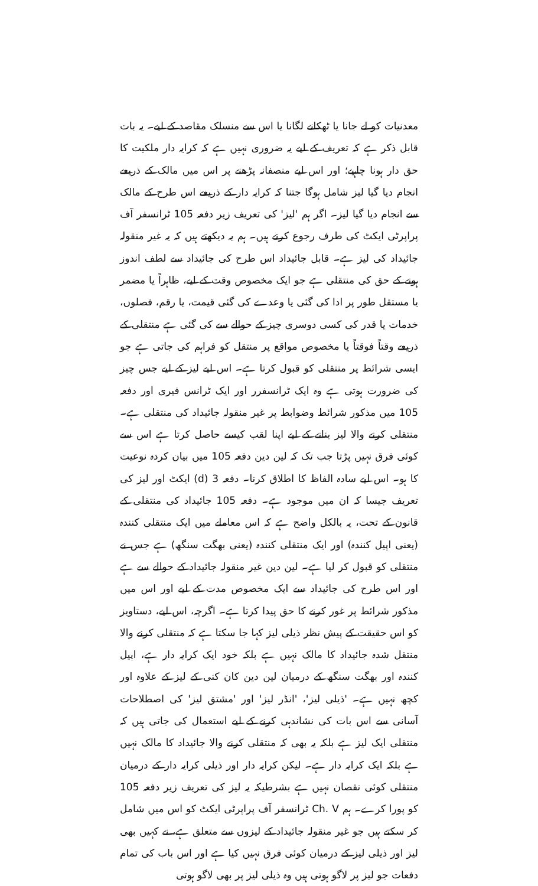معدنیات کو لے جانا یا ٹھکانے لگانا یا اس سے منسلک مقاصد کے لیے۔ یہ بات قابل ذکر ہے کہ تعریف کے لیے یہ ضروری نہیں ہے کہ کرایہ دار ملکیت کا حق دار ہونا چاہیے؛ اور اس لیے منصفانہ پڑھنے پر اس میں مالک کے ذریعے انجام دیا گیا لیز شامل ہوگا جتنا کہ کرایہ دار کے ذریعے اس طرح کے مالک سے انجام دیا گیا لیز۔ اگر ہم 'لیز' کی تعریف زیر دفعہ 105 ٹرانسفر آف پراپرٹی ایکٹ کی طرف رجوع کرتے ہیں۔ ہم یہ دیکھتے ہیں کہ یہ غیر منقولہ جائیداد کی لیز ہے۔ قابل جائیداد اس طرح کی جائیداد سے لطف اندوز ہونے کے حق کی منتقلی ہے جو ایک مخصوص وقت کے لیے، ظاہراً یا مضمر یا مستقل طور پر ادا کی گئی یا وعدے کی گئی قیمت، یا رقم، فصلوں، خدمات یا قدر کی کسی دوسری چیز کے حوالے سے کی گئی ہے منتقلی کے ذریعے وقتاً فوقتاً یا مخصوص مواقع پر منتقل کو فراہم کی جاتی ہے جو ایسی شرائط پر منتقلی کو قبول کرتا ہے۔ اس لیے لیز کے لیے جس چیز کی ضرورت ہوتی ہے وہ ایک ٹرانسفرر اور ایک ٹرانس فیری اور دفعہ 105 میں مذکور شرائط وضوابط پر غیر منقولہ جائیداد کی منتقلی ہے۔ منتقلی کرنے والا لیز بنانے کے لیے اپنا لقب کیسے حاصل کرتا ہے اس سے کوئی فرق نہیں پڑتا جب تک کہ لین دین دفعہ 105 میں بیان کردہ نوعیت کا ہو۔ اس لیے سادہ الفاظ کا اطلاق کرنا۔ دفعہ 3 (d) ایکٹ اور لیز کی تعریف جیسا کہ ان میں موجود ہے۔ دفعہ 105 جائیداد کی منتقلی کے قانون کے تحت، یہ بالکل واضح ہے کہ اس معاملے میں ایک منتقلی کنندہ (یعنی اپیل کنندہ) اور ایک منتقلی کنندہ (یعنی بھگت سنگھ) ہے جس نے منتقلی کو قبول کر لیا ہے۔ لین دین غیر منقولہ جائیداد کے حوالے سے ہے اور اس طرح کی جائیداد سے ایک مخصوص مدت کے لیے اور اس میں مذکور شرائط پر غور کرنے کا حق پیدا کرتا ہے۔ اگرچہ، اس لیے، دستاویز کو اس حقیقت کے پیش نظر ذیلی لیز کہا جا سکتا ہے کہ منتقلی کرنے والا منتقل شدہ جائیداد کا مالک نہیں ہے بلکہ خود ایک کرایہ دار ہے، اپیل کنندہ اور بھگت سنگھ کے درمیان لین دین کان کنی کے لیز کے علاوہ اور کچھ نہیں ہے۔ 'ذیلی لیز'، 'انڈر لیز' اور 'مشتق لیز' کی اصطلاحات آسانی سے اس بات کی نشاندہی کرنے کے لیے استعمال کی جاتی ہیں کہ منتقلی ایک لیز ہے بلکہ یہ بھی کہ منتقلی کرنے والا جائیداد کا مالک نہیں ہے بلکہ ایک کرایہ دار ہے۔ لیکن کرایہ دار اور ذیلی کرایہ دار کے درمیان منتقلی کوئی نقصان نہیں ہے بشرطیکہ یہ لیز کی تعریف زیر دفعہ 105 کو پورا کرے۔ ہم Ch. V ٹرانسفر آف پراپرٹی ایکٹ کو اس میں شامل کر سکتے ہیں جو غیر منقولہ جائیداد کے لیزوں سے متعلق ہے، نے کہیں بھی لیز اور ذیلی لیز کے درمیان کوئی فرق نہیں کیا ہے اور اس باب کی تمام دفعات جو لیز پر لاگو ہوتی ہیں وہ ذیلی لیز پر بھی لاگو ہوتی